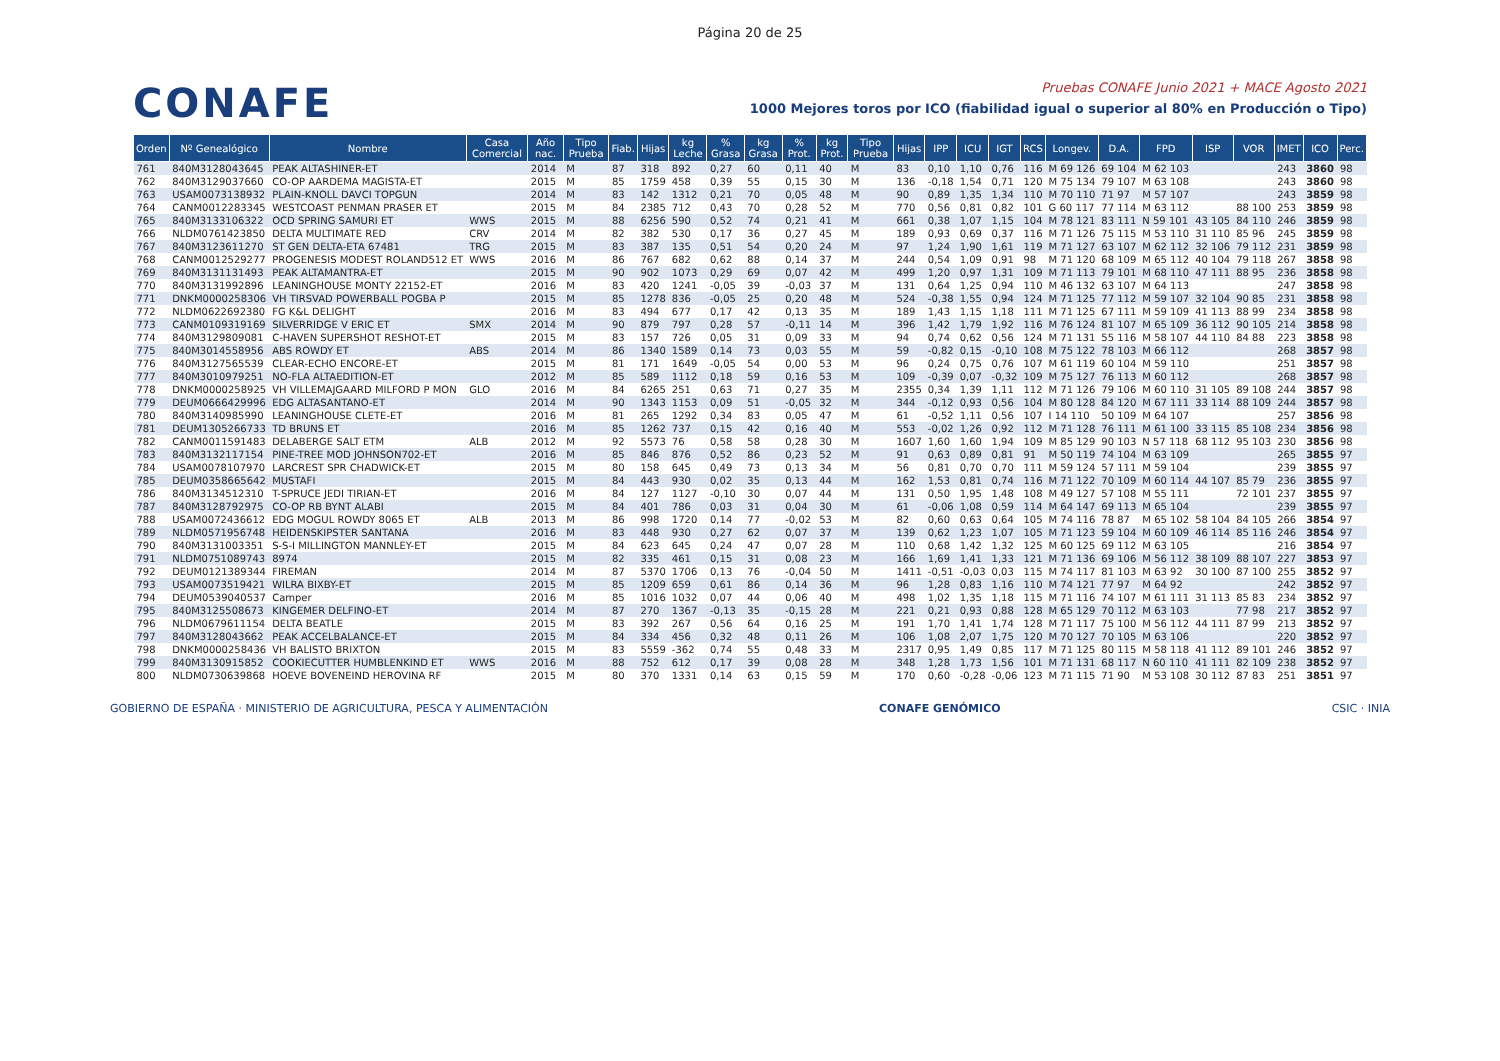Página 20 de 25
CONAFE
Pruebas CONAFE Junio 2021 + MACE Agosto 2021
1000 Mejores toros por ICO (fiabilidad igual o superior al 80% en Producción o Tipo)
| Orden | Nº Genealógico | Nombre | Casa Comercial | Año nac. | Tipo Prueba | Fiab. | Hijas | kg Leche | % Grasa | kg Grasa | % Prot. | kg Prot. | Tipo Prueba | Hijas | IPP | ICU | IGT | RCS | Longev. | D.A. | FPD | ISP | VOR | IMET | ICO | Perc. |
| --- | --- | --- | --- | --- | --- | --- | --- | --- | --- | --- | --- | --- | --- | --- | --- | --- | --- | --- | --- | --- | --- | --- | --- | --- | --- | --- |
| 761 | 840M3128043645 | PEAK ALTASHINER-ET | | 2014 | M | 87 | 318 | 892 | 0,27 | 60 | 0,11 | 40 | M | 83 | 0,10 | 1,10 | 0,76 | 116 | M 69 126 | 69 104 | M 62 103 | | | 243 | 3860 | 98 |
| 762 | 840M3129037660 | CO-OP AARDEMA MAGISTA-ET | | 2015 | M | 85 | 1759 | 458 | 0,39 | 55 | 0,15 | 30 | M | 136 | -0,18 | 1,54 | 0,71 | 120 | M 75 134 | 79 107 | M 63 108 | | | 243 | 3860 | 98 |
| 763 | USAM0073138932 | PLAIN-KNOLL DAVCI TOPGUN | | 2014 | M | 83 | 142 | 1312 | 0,21 | 70 | 0,05 | 48 | M | 90 | 0,89 | 1,35 | 1,34 | 110 | M 70 110 | 71 97 | M 57 107 | | | 243 | 3859 | 98 |
| 764 | CANM0012283345 | WESTCOAST PENMAN PRASER ET | | 2015 | M | 84 | 2385 | 712 | 0,43 | 70 | 0,28 | 52 | M | 770 | 0,56 | 0,81 | 0,82 | 101 | G 60 117 | 77 114 | M 63 112 | | 88 100 | 253 | 3859 | 98 |
| 765 | 840M3133106322 | OCD SPRING SAMURI ET | WWS | 2015 | M | 88 | 6256 | 590 | 0,52 | 74 | 0,21 | 41 | M | 661 | 0,38 | 1,07 | 1,15 | 104 | M 78 121 | 83 111 | N 59 101 | 43 105 | 84 110 | 246 | 3859 | 98 |
| 766 | NLDM0761423850 | DELTA MULTIMATE RED | CRV | 2014 | M | 82 | 382 | 530 | 0,17 | 36 | 0,27 | 45 | M | 189 | 0,93 | 0,69 | 0,37 | 116 | M 71 126 | 75 115 | M 53 110 | 31 110 | 85 96 | 245 | 3859 | 98 |
| 767 | 840M3123611270 | ST GEN DELTA-ETA 67481 | TRG | 2015 | M | 83 | 387 | 135 | 0,51 | 54 | 0,20 | 24 | M | 97 | 1,24 | 1,90 | 1,61 | 119 | M 71 127 | 63 107 | M 62 112 | 32 106 | 79 112 | 231 | 3859 | 98 |
| 768 | CANM0012529277 | PROGENESIS MODEST ROLAND512 ET | WWS | 2016 | M | 86 | 767 | 682 | 0,62 | 88 | 0,14 | 37 | M | 244 | 0,54 | 1,09 | 0,91 | 98 | M 71 120 | 68 109 | M 65 112 | 40 104 | 79 118 | 267 | 3858 | 98 |
| 769 | 840M3131131493 | PEAK ALTAMANTRA-ET | | 2015 | M | 90 | 902 | 1073 | 0,29 | 69 | 0,07 | 42 | M | 499 | 1,20 | 0,97 | 1,31 | 109 | M 71 113 | 79 101 | M 68 110 | 47 111 | 88 95 | 236 | 3858 | 98 |
| 770 | 840M3131992896 | LEANINGHOUSE MONTY 22152-ET | | 2016 | M | 83 | 420 | 1241 | -0,05 | 39 | -0,03 | 37 | M | 131 | 0,64 | 1,25 | 0,94 | 110 | M 46 132 | 63 107 | M 64 113 | | | 247 | 3858 | 98 |
| 771 | DNKM0000258306 | VH TIRSVAD POWERBALL POGBA P | | 2015 | M | 85 | 1278 | 836 | -0,05 | 25 | 0,20 | 48 | M | 524 | -0,38 | 1,55 | 0,94 | 124 | M 71 125 | 77 112 | M 59 107 | 32 104 | 90 85 | 231 | 3858 | 98 |
| 772 | NLDM0622692380 | FG K&L DELIGHT | | 2016 | M | 83 | 494 | 677 | 0,17 | 42 | 0,13 | 35 | M | 189 | 1,43 | 1,15 | 1,18 | 111 | M 71 125 | 67 111 | M 59 109 | 41 113 | 88 99 | 234 | 3858 | 98 |
| 773 | CANM0109319169 | SILVERRIDGE V ERIC ET | SMX | 2014 | M | 90 | 879 | 797 | 0,28 | 57 | -0,11 | 14 | M | 396 | 1,42 | 1,79 | 1,92 | 116 | M 76 124 | 81 107 | M 65 109 | 36 112 | 90 105 | 214 | 3858 | 98 |
| 774 | 840M3129809081 | C-HAVEN SUPERSHOT RESHOT-ET | | 2015 | M | 83 | 157 | 726 | 0,05 | 31 | 0,09 | 33 | M | 94 | 0,74 | 0,62 | 0,56 | 124 | M 71 131 | 55 116 | M 58 107 | 44 110 | 84 88 | 223 | 3858 | 98 |
| 775 | 840M3014558956 | ABS ROWDY ET | ABS | 2014 | M | 86 | 1340 | 1589 | 0,14 | 73 | 0,03 | 55 | M | 59 | -0,82 | 0,15 | -0,10 | 108 | M 75 122 | 78 103 | M 66 112 | | | 268 | 3857 | 98 |
| 776 | 840M3127565539 | CLEAR-ECHO ENCORE-ET | | 2015 | M | 81 | 171 | 1649 | -0,05 | 54 | 0,00 | 53 | M | 96 | 0,24 | 0,75 | 0,76 | 107 | M 61 119 | 60 104 | M 59 110 | | | 251 | 3857 | 98 |
| 777 | 840M3010979251 | NO-FLA ALTAEDITION-ET | | 2012 | M | 85 | 589 | 1112 | 0,18 | 59 | 0,16 | 53 | M | 109 | -0,39 | 0,07 | -0,32 | 109 | M 75 127 | 76 113 | M 60 112 | | | 268 | 3857 | 98 |
| 778 | DNKM0000258925 | VH VILLEMAJGAARD MILFORD P MON | GLO | 2016 | M | 84 | 6265 | 251 | 0,63 | 71 | 0,27 | 35 | M | 2355 | 0,34 | 1,39 | 1,11 | 112 | M 71 126 | 79 106 | M 60 110 | 31 105 | 89 108 | 244 | 3857 | 98 |
| 779 | DEUM0666429996 | EDG ALTASANTANO-ET | | 2014 | M | 90 | 1343 | 1153 | 0,09 | 51 | -0,05 | 32 | M | 344 | -0,12 | 0,93 | 0,56 | 104 | M 80 128 | 84 120 | M 67 111 | 33 114 | 88 109 | 244 | 3857 | 98 |
| 780 | 840M3140985990 | LEANINGHOUSE CLETE-ET | | 2016 | M | 81 | 265 | 1292 | 0,34 | 83 | 0,05 | 47 | M | 61 | -0,52 | 1,11 | 0,56 | 107 | I 14 110 | 50 109 | M 64 107 | | | 257 | 3856 | 98 |
| 781 | DEUM1305266733 | TD BRUNS ET | | 2016 | M | 85 | 1262 | 737 | 0,15 | 42 | 0,16 | 40 | M | 553 | -0,02 | 1,26 | 0,92 | 112 | M 71 128 | 76 111 | M 61 100 | 33 115 | 85 108 | 234 | 3856 | 98 |
| 782 | CANM0011591483 | DELABERGE SALT ETM | ALB | 2012 | M | 92 | 5573 | 76 | 0,58 | 58 | 0,28 | 30 | M | 1607 | 1,60 | 1,60 | 1,94 | 109 | M 85 129 | 90 103 | N 57 118 | 68 112 | 95 103 | 230 | 3856 | 98 |
| 783 | 840M3132117154 | PINE-TREE MOD JOHNSON702-ET | | 2016 | M | 85 | 846 | 876 | 0,52 | 86 | 0,23 | 52 | M | 91 | 0,63 | 0,89 | 0,81 | 91 | M 50 119 | 74 104 | M 63 109 | | | 265 | 3855 | 97 |
| 784 | USAM0078107970 | LARCREST SPR CHADWICK-ET | | 2015 | M | 80 | 158 | 645 | 0,49 | 73 | 0,13 | 34 | M | 56 | 0,81 | 0,70 | 0,70 | 111 | M 59 124 | 57 111 | M 59 104 | | | 239 | 3855 | 97 |
| 785 | DEUM0358665642 | MUSTAFI | | 2015 | M | 84 | 443 | 930 | 0,02 | 35 | 0,13 | 44 | M | 162 | 1,53 | 0,81 | 0,74 | 116 | M 71 122 | 70 109 | M 60 114 | 44 107 | 85 79 | 236 | 3855 | 97 |
| 786 | 840M3134512310 | T-SPRUCE JEDI TIRIAN-ET | | 2016 | M | 84 | 127 | 1127 | -0,10 | 30 | 0,07 | 44 | M | 131 | 0,50 | 1,95 | 1,48 | 108 | M 49 127 | 57 108 | M 55 111 | | 72 101 | 237 | 3855 | 97 |
| 787 | 840M3128792975 | CO-OP RB BYNT ALABI | | 2015 | M | 84 | 401 | 786 | 0,03 | 31 | 0,04 | 30 | M | 61 | -0,06 | 1,08 | 0,59 | 114 | M 64 147 | 69 113 | M 65 104 | | | 239 | 3855 | 97 |
| 788 | USAM0072436612 | EDG MOGUL ROWDY 8065 ET | ALB | 2013 | M | 86 | 998 | 1720 | 0,14 | 77 | -0,02 | 53 | M | 82 | 0,60 | 0,63 | 0,64 | 105 | M 74 116 | 78 87 | M 65 102 | 58 104 | 84 105 | 266 | 3854 | 97 |
| 789 | NLDM0571956748 | HEIDENSKIPSTER SANTANA | | 2016 | M | 83 | 448 | 930 | 0,27 | 62 | 0,07 | 37 | M | 139 | 0,62 | 1,23 | 1,07 | 105 | M 71 123 | 59 104 | M 60 109 | 46 114 | 85 116 | 246 | 3854 | 97 |
| 790 | 840M3131003351 | S-S-I MILLINGTON MANNLEY-ET | | 2015 | M | 84 | 623 | 645 | 0,24 | 47 | 0,07 | 28 | M | 110 | 0,68 | 1,42 | 1,32 | 125 | M 60 125 | 69 112 | M 63 105 | | | 216 | 3854 | 97 |
| 791 | NLDM0751089743 | 8974 | | 2015 | M | 82 | 335 | 461 | 0,15 | 31 | 0,08 | 23 | M | 166 | 1,69 | 1,41 | 1,33 | 121 | M 71 136 | 69 106 | M 56 112 | 38 109 | 88 107 | 227 | 3853 | 97 |
| 792 | DEUM0121389344 | FIREMAN | | 2014 | M | 87 | 5370 | 1706 | 0,13 | 76 | -0,04 | 50 | M | 1411 | -0,51 | -0,03 | 0,03 | 115 | M 74 117 | 81 103 | M 63 92 | 30 100 | 87 100 | 255 | 3852 | 97 |
| 793 | USAM0073519421 | WILRA BIXBY-ET | | 2015 | M | 85 | 1209 | 659 | 0,61 | 86 | 0,14 | 36 | M | 96 | 1,28 | 0,83 | 1,16 | 110 | M 74 121 | 77 97 | M 64 92 | | | 242 | 3852 | 97 |
| 794 | DEUM0539040537 | Camper | | 2016 | M | 85 | 1016 | 1032 | 0,07 | 44 | 0,06 | 40 | M | 498 | 1,02 | 1,35 | 1,18 | 115 | M 71 116 | 74 107 | M 61 111 | 31 113 | 85 83 | 234 | 3852 | 97 |
| 795 | 840M3125508673 | KINGEMER DELFINO-ET | | 2014 | M | 87 | 270 | 1367 | -0,13 | 35 | -0,15 | 28 | M | 221 | 0,21 | 0,93 | 0,88 | 128 | M 65 129 | 70 112 | M 63 103 | | 77 98 | 217 | 3852 | 97 |
| 796 | NLDM0679611154 | DELTA BEATLE | | 2015 | M | 83 | 392 | 267 | 0,56 | 64 | 0,16 | 25 | M | 191 | 1,70 | 1,41 | 1,74 | 128 | M 71 117 | 75 100 | M 56 112 | 44 111 | 87 99 | 213 | 3852 | 97 |
| 797 | 840M3128043662 | PEAK ACCELBALANCE-ET | | 2015 | M | 84 | 334 | 456 | 0,32 | 48 | 0,11 | 26 | M | 106 | 1,08 | 2,07 | 1,75 | 120 | M 70 127 | 70 105 | M 63 106 | | | 220 | 3852 | 97 |
| 798 | DNKM0000258436 | VH BALISTO BRIXTON | | 2015 | M | 83 | 5559 | -362 | 0,74 | 55 | 0,48 | 33 | M | 2317 | 0,95 | 1,49 | 0,85 | 117 | M 71 125 | 80 115 | M 58 118 | 41 112 | 89 101 | 246 | 3852 | 97 |
| 799 | 840M3130915852 | COOKIECUTTER HUMBLENKIND ET | WWS | 2016 | M | 88 | 752 | 612 | 0,17 | 39 | 0,08 | 28 | M | 348 | 1,28 | 1,73 | 1,56 | 101 | M 71 131 | 68 117 | N 60 110 | 41 111 | 82 109 | 238 | 3852 | 97 |
| 800 | NLDM0730639868 | HOEVE BOVENEIND HEROVINA RF | | 2015 | M | 80 | 370 | 1331 | 0,14 | 63 | 0,15 | 59 | M | 170 | 0,60 | -0,28 | -0,06 | 123 | M 71 115 | 71 90 | M 53 108 | 30 112 | 87 83 | 251 | 3851 | 97 |
GOBIERNO DE ESPAÑA · MINISTERIO DE AGRICULTURA, PESCA Y ALIMENTACIÓN CONAFE GENÓMICO CSIC · INIA